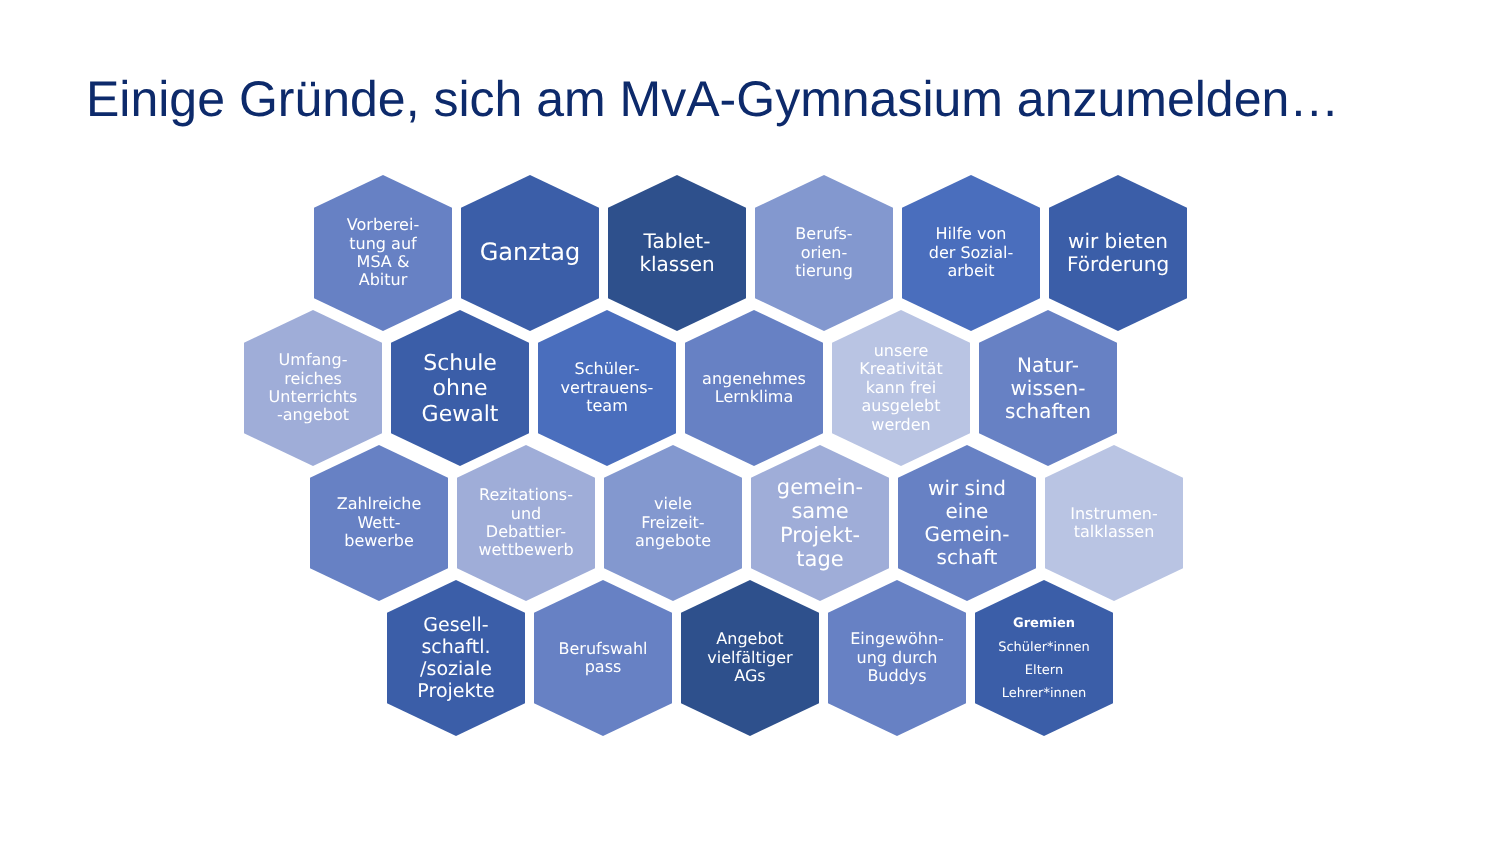Einige Gründe, sich am MvA-Gymnasium anzumelden…
Vorberei-
tung auf
MSA &
Abitur
Ganztag
Tablet-
klassen
Berufs-
orien-
tierung
Hilfe von
der Sozial-
arbeit
wir bieten
Förderung
Umfang-
reiches
Unterrichts
-angebot
Schule
ohne
Gewalt
Schüler-
vertrauens-
team
angenehmes
Lernklima
unsere
Kreativität
kann frei
ausgelebt
werden
Natur-
wissen-
schaften
Zahlreiche
Wett-
bewerbe
Rezitations-
und
Debattier-
wettbewerb
viele
Freizeit-
angebote
gemein-
same
Projekt-
tage
wir sind
eine
Gemein-
schaft
Instrumen-
talklassen
Gesell-
schaftl.
/soziale
Projekte
Berufswahl
pass
Angebot
vielfältiger
AGs
Eingewöhn-
ung durch
Buddys
Gremien
Schüler*innen
Eltern
Lehrer*innen